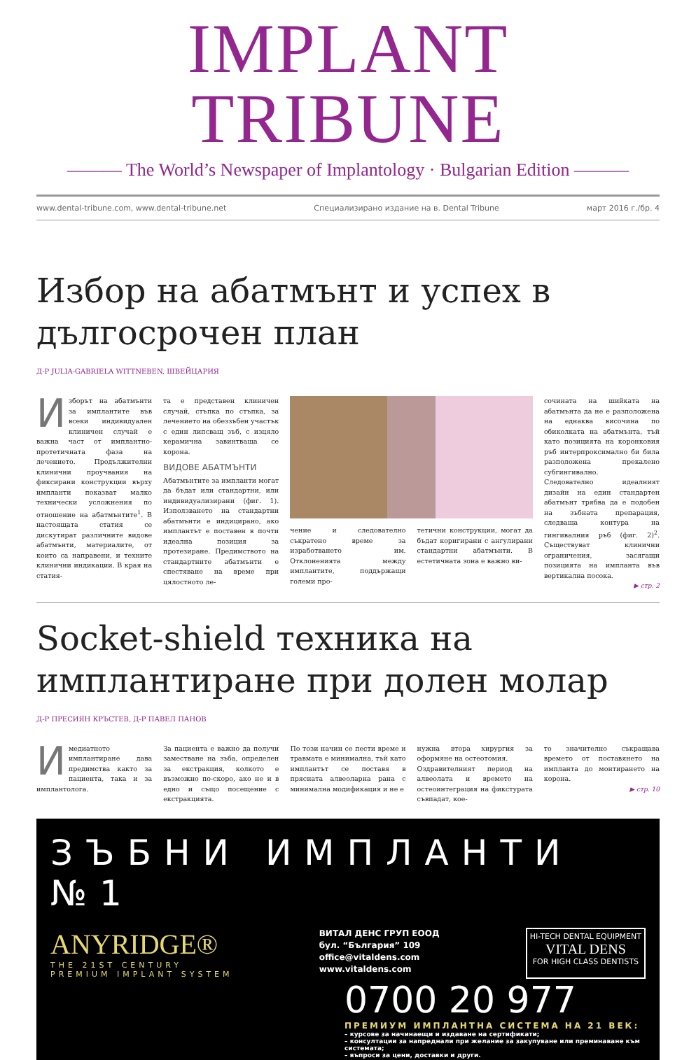IMPLANT TRIBUNE
——— The World’s Newspaper of Implantology · Bulgarian Edition ———
www.dental-tribune.com, www.dental-tribune.net Специализирано издание на в. Dental Tribune март 2016 г./бр. 4
Избор на абатмънт и успех в дългосрочен план
Д-Р JULIA-GABRIELA WITTNEBEN, ШВЕЙЦАРИЯ
Изборът на абатмънти за имплантите във всеки индивидуален клиничен случай е важна част от имплантно-протетичната фаза на лечението. Продължителни клинични проучвания на фиксирани конструкции върху импланти показват малко технически усложнения по отношение на абатмънтите<sup>1</sup>. В настоящата статия се дискутират различните видове абатмънти, материалите, от които са направени, и техните клинични индикации. В края на статия-
та е представен клиничен случай, стъпка по стъпка, за лечението на обеззъбен участък с един липсващ зъб, с изцяло керамична завинтваща се корона.
ВИДОВЕ АБАТМЪНТИ
Абатмънтите за импланти могат да бъдат или стандартни, или индивидуализирани (фиг. 1). Използването на стандартни абатмънти е индицирано, ако имплантът е поставен в почти идеална позиция за протезиране. Предимството на стандартните абатмънти е спестяване на време при цялостното ле-
чение и следователно съкратено време за изработването им. Отклоненията между имплантите, поддържащи големи про-
тетични конструкции, могат да бъдат коригирани с ангулирани стандартни абатмънти. В естетичната зона е важно ви-
сочината на шийката на абатмънта да не е разположена на еднаква височина по обиколката на абатмънта, тъй като позицията на коронковия ръб интерпроксимално би била разположена прекалено субгингивално.
Следователно идеалният дизайн на един стандартен абатмънт трябва да е подобен на зъбната препарация, следваща контура на гингивалния ръб (фиг. 2)<sup>2</sup>. Съществуват клинични ограничения, засягащи позицията на импланта във вертикална посока.
▶ стр. 2
Socket-shield техника на имплантиране при долен молар
Д-Р ПРЕСИЯН КРЪСТЕВ, Д-Р ПАВЕЛ ПАНОВ
Имедиатното имплантиране дава предимства както за пациента, така и за имплантолога.
За пациента е важно да получи заместване на зъба, определен за екстракция, колкото е възможно по-скоро, ако не и в едно и също посещение с екстракцията.
По този начин се пести време и травмата е минимална, тъй като имплантът се поставя в прясната алвеоларна рана с минимална модификация и не е
нужна втора хирургия за оформяне на остеотомия.
Оздравителният период на алвеолата и времето на остеоинтеграция на фикстурата съвпадат, кое-
то значително съкращава времето от поставянето на импланта до монтирането на корона.
▶ стр. 10
ЗЪБНИ ИМПЛАНТИ №1
ANYRIDGE®
THE 21ST CENTURY
PREMIUM IMPLANT SYSTEM
ВИТАЛ ДЕНС ГРУП ЕООД
бул. “България” 109
office@vitaldens.com
www.vitaldens.com
HI-TECH DENTAL EQUIPMENT
VITAL DENS
FOR HIGH CLASS DENTISTS
0700 20 977
ПРЕМИУМ ИМПЛАНТНА СИСТЕМА НА 21 ВЕК:
– курсове за начинаещи и издаване на сертификати;
– консултации за напреднали при желание за закупуване или преминаване към системата;
– въпроси за цени, доставки и други.